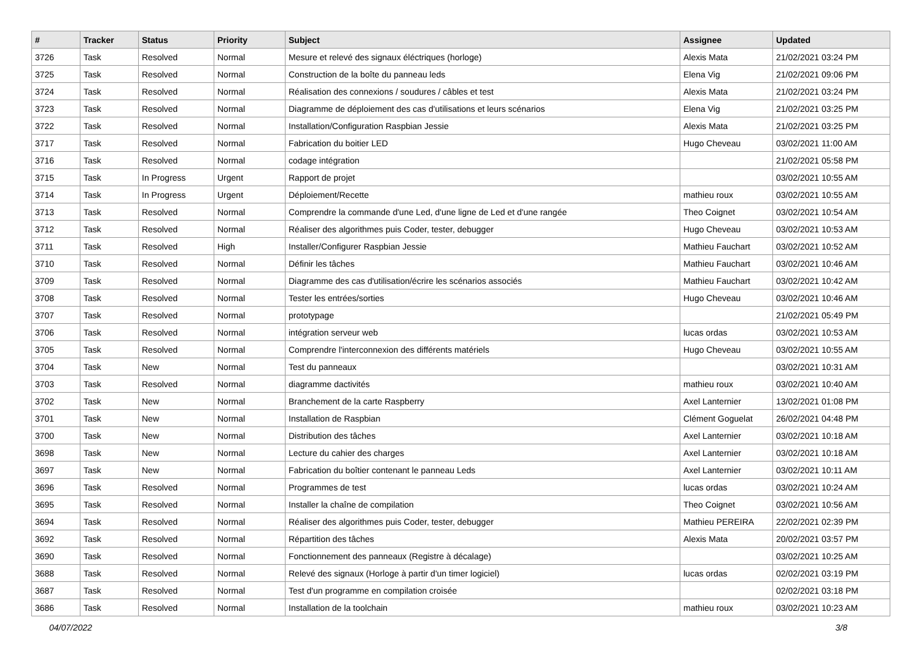| # | Tracker | Status | Priority | Subject | Assignee | Updated |
| --- | --- | --- | --- | --- | --- | --- |
| 3726 | Task | Resolved | Normal | Mesure et relevé des signaux éléctriques (horloge) | Alexis Mata | 21/02/2021 03:24 PM |
| 3725 | Task | Resolved | Normal | Construction de la boîte du panneau leds | Elena Vig | 21/02/2021 09:06 PM |
| 3724 | Task | Resolved | Normal | Réalisation des connexions / soudures / câbles et test | Alexis Mata | 21/02/2021 03:24 PM |
| 3723 | Task | Resolved | Normal | Diagramme de déploiement des cas d'utilisations et leurs scénarios | Elena Vig | 21/02/2021 03:25 PM |
| 3722 | Task | Resolved | Normal | Installation/Configuration Raspbian Jessie | Alexis Mata | 21/02/2021 03:25 PM |
| 3717 | Task | Resolved | Normal | Fabrication du boitier LED | Hugo Cheveau | 03/02/2021 11:00 AM |
| 3716 | Task | Resolved | Normal | codage intégration | | 21/02/2021 05:58 PM |
| 3715 | Task | In Progress | Urgent | Rapport de projet | | 03/02/2021 10:55 AM |
| 3714 | Task | In Progress | Urgent | Déploiement/Recette | mathieu roux | 03/02/2021 10:55 AM |
| 3713 | Task | Resolved | Normal | Comprendre la commande d'une Led, d'une ligne de Led et d'une rangée | Theo Coignet | 03/02/2021 10:54 AM |
| 3712 | Task | Resolved | Normal | Réaliser des algorithmes puis Coder, tester, debugger | Hugo Cheveau | 03/02/2021 10:53 AM |
| 3711 | Task | Resolved | High | Installer/Configurer Raspbian Jessie | Mathieu Fauchart | 03/02/2021 10:52 AM |
| 3710 | Task | Resolved | Normal | Définir les tâches | Mathieu Fauchart | 03/02/2021 10:46 AM |
| 3709 | Task | Resolved | Normal | Diagramme des cas d'utilisation/écrire les scénarios associés | Mathieu Fauchart | 03/02/2021 10:42 AM |
| 3708 | Task | Resolved | Normal | Tester les entrées/sorties | Hugo Cheveau | 03/02/2021 10:46 AM |
| 3707 | Task | Resolved | Normal | prototypage | | 21/02/2021 05:49 PM |
| 3706 | Task | Resolved | Normal | intégration serveur web | lucas ordas | 03/02/2021 10:53 AM |
| 3705 | Task | Resolved | Normal | Comprendre l'interconnexion des différents matériels | Hugo Cheveau | 03/02/2021 10:55 AM |
| 3704 | Task | New | Normal | Test du panneaux | | 03/02/2021 10:31 AM |
| 3703 | Task | Resolved | Normal | diagramme dactivités | mathieu roux | 03/02/2021 10:40 AM |
| 3702 | Task | New | Normal | Branchement de la carte Raspberry | Axel Lanternier | 13/02/2021 01:08 PM |
| 3701 | Task | New | Normal | Installation de Raspbian | Clément Goguelat | 26/02/2021 04:48 PM |
| 3700 | Task | New | Normal | Distribution des tâches | Axel Lanternier | 03/02/2021 10:18 AM |
| 3698 | Task | New | Normal | Lecture du cahier des charges | Axel Lanternier | 03/02/2021 10:18 AM |
| 3697 | Task | New | Normal | Fabrication du boîtier contenant le panneau Leds | Axel Lanternier | 03/02/2021 10:11 AM |
| 3696 | Task | Resolved | Normal | Programmes de test | lucas ordas | 03/02/2021 10:24 AM |
| 3695 | Task | Resolved | Normal | Installer la chaîne de compilation | Theo Coignet | 03/02/2021 10:56 AM |
| 3694 | Task | Resolved | Normal | Réaliser des algorithmes puis Coder, tester, debugger | Mathieu PEREIRA | 22/02/2021 02:39 PM |
| 3692 | Task | Resolved | Normal | Répartition des tâches | Alexis Mata | 20/02/2021 03:57 PM |
| 3690 | Task | Resolved | Normal | Fonctionnement des panneaux (Registre à décalage) | | 03/02/2021 10:25 AM |
| 3688 | Task | Resolved | Normal | Relevé des signaux (Horloge à partir d'un timer logiciel) | lucas ordas | 02/02/2021 03:19 PM |
| 3687 | Task | Resolved | Normal | Test d'un programme en compilation croisée | | 02/02/2021 03:18 PM |
| 3686 | Task | Resolved | Normal | Installation de la toolchain | mathieu roux | 03/02/2021 10:23 AM |
04/07/2022 3/8